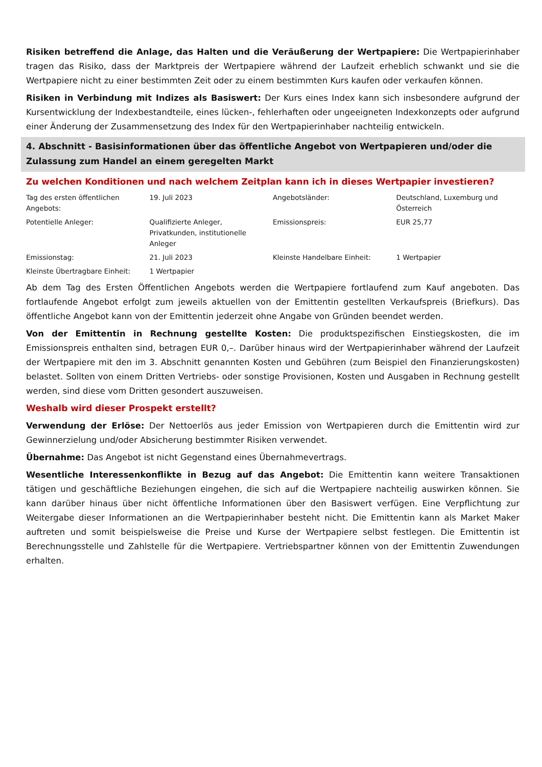Risiken betreffend die Anlage, das Halten und die Veräußerung der Wertpapiere: Die Wertpapierinhaber tragen das Risiko, dass der Marktpreis der Wertpapiere während der Laufzeit erheblich schwankt und sie die Wertpapiere nicht zu einer bestimmten Zeit oder zu einem bestimmten Kurs kaufen oder verkaufen können.
Risiken in Verbindung mit Indizes als Basiswert: Der Kurs eines Index kann sich insbesondere aufgrund der Kursentwicklung der Indexbestandteile, eines lücken-, fehlerhaften oder ungeeigneten Indexkonzepts oder aufgrund einer Änderung der Zusammensetzung des Index für den Wertpapierinhaber nachteilig entwickeln.
4. Abschnitt - Basisinformationen über das öffentliche Angebot von Wertpapieren und/oder die Zulassung zum Handel an einem geregelten Markt
Zu welchen Konditionen und nach welchem Zeitplan kann ich in dieses Wertpapier investieren?
| Tag des ersten öffentlichen Angebots: | 19. Juli 2023 | Angebotsländer: | Deutschland, Luxemburg und Österreich |
| Potentielle Anleger: | Qualifizierte Anleger, Privatkunden, institutionelle Anleger | Emissionspreis: | EUR 25,77 |
| Emissionstag: | 21. Juli 2023 | Kleinste Handelbare Einheit: | 1 Wertpapier |
| Kleinste Übertragbare Einheit: | 1 Wertpapier | | |
Ab dem Tag des Ersten Öffentlichen Angebots werden die Wertpapiere fortlaufend zum Kauf angeboten. Das fortlaufende Angebot erfolgt zum jeweils aktuellen von der Emittentin gestellten Verkaufspreis (Briefkurs). Das öffentliche Angebot kann von der Emittentin jederzeit ohne Angabe von Gründen beendet werden.
Von der Emittentin in Rechnung gestellte Kosten: Die produktspezifischen Einstiegskosten, die im Emissionspreis enthalten sind, betragen EUR 0,–. Darüber hinaus wird der Wertpapierinhaber während der Laufzeit der Wertpapiere mit den im 3. Abschnitt genannten Kosten und Gebühren (zum Beispiel den Finanzierungskosten) belastet. Sollten von einem Dritten Vertriebs- oder sonstige Provisionen, Kosten und Ausgaben in Rechnung gestellt werden, sind diese vom Dritten gesondert auszuweisen.
Weshalb wird dieser Prospekt erstellt?
Verwendung der Erlöse: Der Nettoerlös aus jeder Emission von Wertpapieren durch die Emittentin wird zur Gewinnerzielung und/oder Absicherung bestimmter Risiken verwendet.
Übernahme: Das Angebot ist nicht Gegenstand eines Übernahmevertrags.
Wesentliche Interessenkonflikte in Bezug auf das Angebot: Die Emittentin kann weitere Transaktionen tätigen und geschäftliche Beziehungen eingehen, die sich auf die Wertpapiere nachteilig auswirken können. Sie kann darüber hinaus über nicht öffentliche Informationen über den Basiswert verfügen. Eine Verpflichtung zur Weitergabe dieser Informationen an die Wertpapierinhaber besteht nicht. Die Emittentin kann als Market Maker auftreten und somit beispielsweise die Preise und Kurse der Wertpapiere selbst festlegen. Die Emittentin ist Berechnungsstelle und Zahlstelle für die Wertpapiere. Vertriebspartner können von der Emittentin Zuwendungen erhalten.